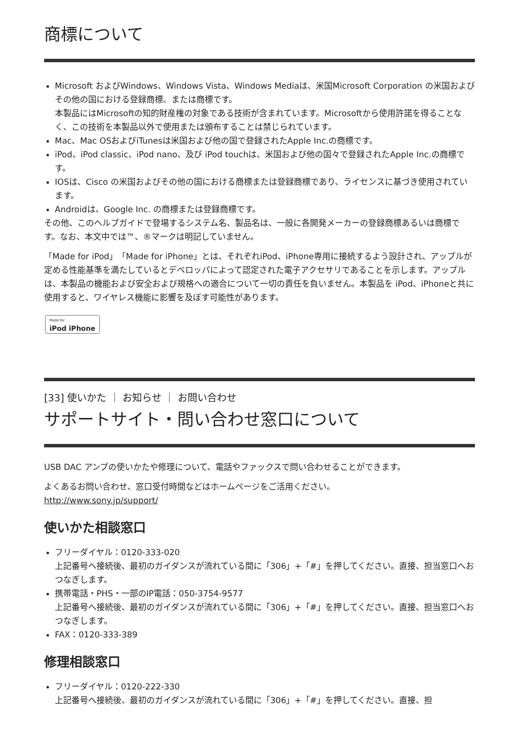商標について
Microsoft およびWindows、Windows Vista、Windows Mediaは、米国Microsoft Corporation の米国およびその他の国における登録商標、または商標です。
本製品にはMicrosoftの知的財産権の対象である技術が含まれています。Microsoftから使用許諾を得ることなく、この技術を本製品以外で使用または頒布することは禁じられています。
Mac、Mac OSおよびiTunesは米国および他の国で登録されたApple Inc.の商標です。
iPod、iPod classic、iPod nano、及び iPod touchは、米国および他の国々で登録されたApple Inc.の商標です。
IOSは、Cisco の米国およびその他の国における商標または登録商標であり、ライセンスに基づき使用されています。
Androidは、Google Inc. の商標または登録商標です。
その他、このヘルプガイドで登場するシステム名、製品名は、一般に各開発メーカーの登録商標あるいは商標です。なお、本文中では™、®マークは明記していません。
「Made for iPod」「Made for iPhone」とは、それぞれiPod、iPhone専用に接続するよう設計され、アップルが定める性能基準を満たしているとデベロッパによって認定された電子アクセサリであることを示します。アップルは、本製品の機能および安全および規格への適合について一切の責任を負いません。本製品を iPod、iPhoneと共に使用すると、ワイヤレス機能に影響を及ぼす可能性があります。
Made for iPod iPhone
[33] 使いかた ｜ お知らせ ｜ お問い合わせ
サポートサイト・問い合わせ窓口について
USB DAC アンプの使いかたや修理について、電話やファックスで問い合わせることができます。
よくあるお問い合わせ、窓口受付時間などはホームページをご活用ください。
http://www.sony.jp/support/
使いかた相談窓口
フリーダイヤル：0120-333-020
上記番号へ接続後、最初のガイダンスが流れている間に「306」+「#」を押してください。直接、担当窓口へおつなぎします。
携帯電話・PHS・一部のIP電話：050-3754-9577
上記番号へ接続後、最初のガイダンスが流れている間に「306」+「#」を押してください。直接、担当窓口へおつなぎします。
FAX：0120-333-389
修理相談窓口
フリーダイヤル：0120-222-330
上記番号へ接続後、最初のガイダンスが流れている間に「306」+「#」を押してください。直接、担